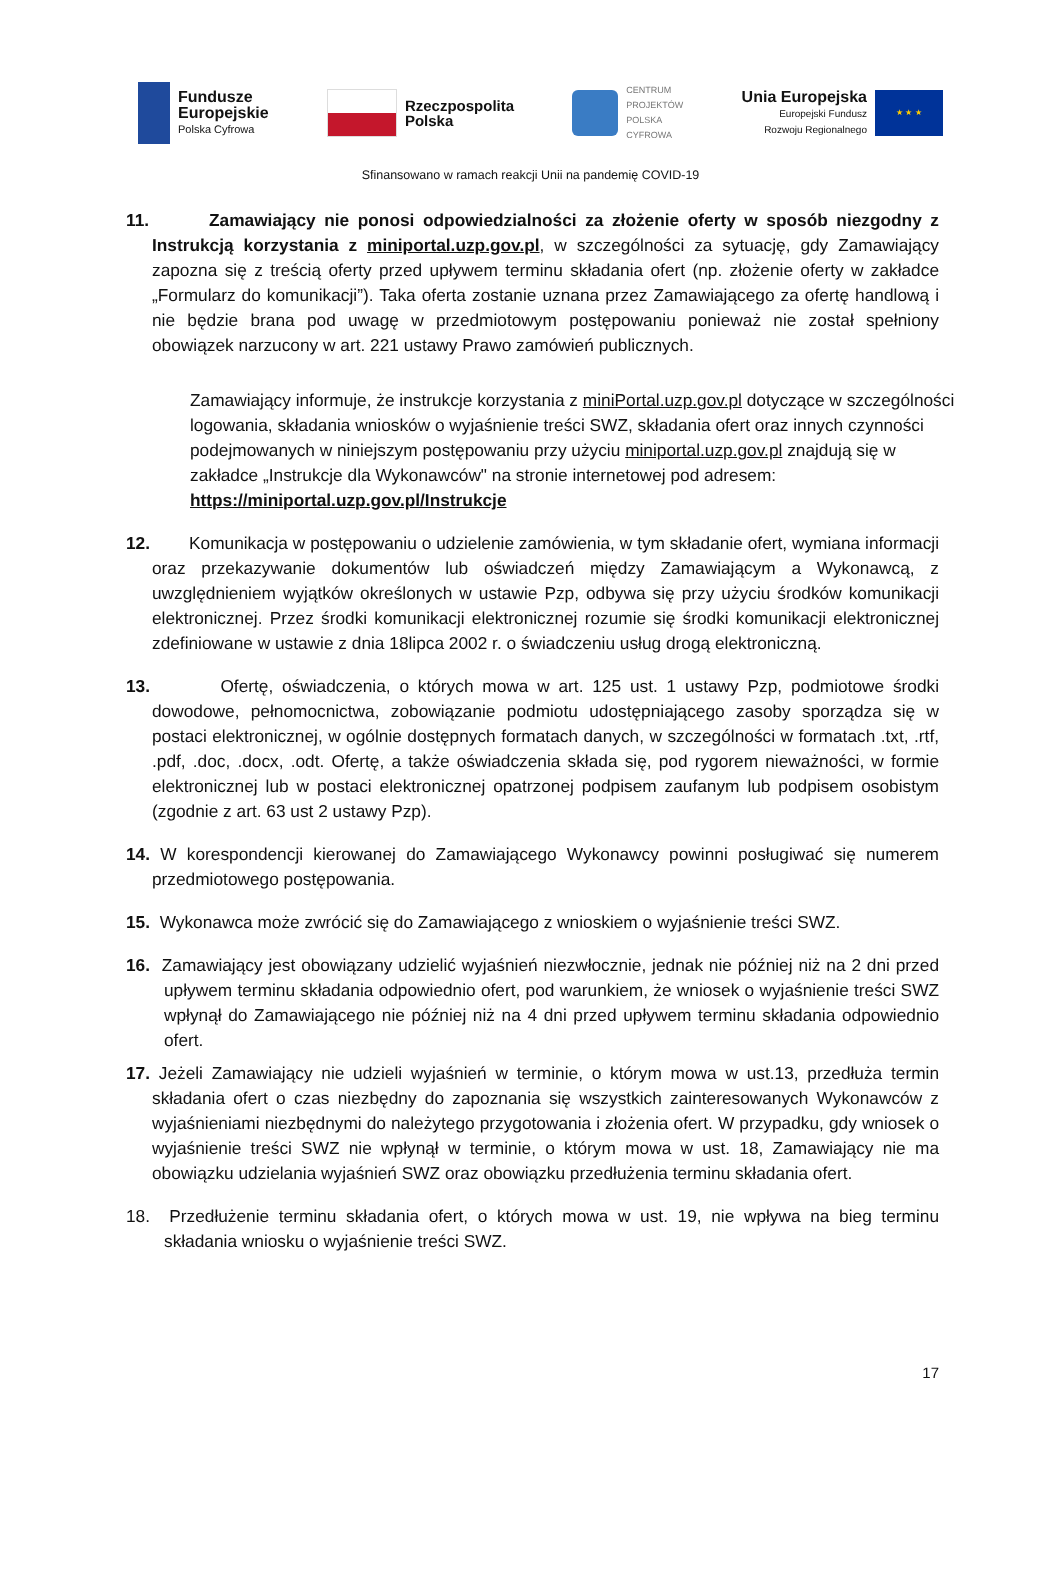Fundusze
Europejskie
Polska Cyfrowa
Rzeczpospolita
Polska
CENTRUM
PROJEKTÓW
POLSKA
CYFROWA
Unia Europejska
Europejski Fundusz
Rozwoju Regionalnego
★ ★ ★
Sfinansowano w ramach reakcji Unii na pandemię COVID-19
11. Zamawiający nie ponosi odpowiedzialności za złożenie oferty w sposób niezgodny z Instrukcją korzystania z miniportal.uzp.gov.pl, w szczególności za sytuację, gdy Zamawiający zapozna się z treścią oferty przed upływem terminu składania ofert (np. złożenie oferty w zakładce „Formularz do komunikacji”). Taka oferta zostanie uznana przez Zamawiającego za ofertę handlową i nie będzie brana pod uwagę w przedmiotowym postępowaniu ponieważ nie został spełniony obowiązek narzucony w art. 221 ustawy Prawo zamówień publicznych.
Zamawiający informuje, że instrukcje korzystania z miniPortal.uzp.gov.pl dotyczące w szczególności logowania, składania wniosków o wyjaśnienie treści SWZ, składania ofert oraz innych czynności podejmowanych w niniejszym postępowaniu przy użyciu miniportal.uzp.gov.pl znajdują się w zakładce „Instrukcje dla Wykonawców" na stronie internetowej pod adresem: https://miniportal.uzp.gov.pl/Instrukcje
12. Komunikacja w postępowaniu o udzielenie zamówienia, w tym składanie ofert, wymiana informacji oraz przekazywanie dokumentów lub oświadczeń między Zamawiającym a Wykonawcą, z uwzględnieniem wyjątków określonych w ustawie Pzp, odbywa się przy użyciu środków komunikacji elektronicznej. Przez środki komunikacji elektronicznej rozumie się środki komunikacji elektronicznej zdefiniowane w ustawie z dnia 18lipca 2002 r. o świadczeniu usług drogą elektroniczną.
13. Ofertę, oświadczenia, o których mowa w art. 125 ust. 1 ustawy Pzp, podmiotowe środki dowodowe, pełnomocnictwa, zobowiązanie podmiotu udostępniającego zasoby sporządza się w postaci elektronicznej, w ogólnie dostępnych formatach danych, w szczególności w formatach .txt, .rtf, .pdf, .doc, .docx, .odt. Ofertę, a także oświadczenia składa się, pod rygorem nieważności, w formie elektronicznej lub w postaci elektronicznej opatrzonej podpisem zaufanym lub podpisem osobistym (zgodnie z art. 63 ust 2 ustawy Pzp).
14. W korespondencji kierowanej do Zamawiającego Wykonawcy powinni posługiwać się numerem przedmiotowego postępowania.
15. Wykonawca może zwrócić się do Zamawiającego z wnioskiem o wyjaśnienie treści SWZ.
16. Zamawiający jest obowiązany udzielić wyjaśnień niezwłocznie, jednak nie później niż na 2 dni przed upływem terminu składania odpowiednio ofert, pod warunkiem, że wniosek o wyjaśnienie treści SWZ wpłynął do Zamawiającego nie później niż na 4 dni przed upływem terminu składania odpowiednio ofert.
17. Jeżeli Zamawiający nie udzieli wyjaśnień w terminie, o którym mowa w ust.13, przedłuża termin składania ofert o czas niezbędny do zapoznania się wszystkich zainteresowanych Wykonawców z wyjaśnieniami niezbędnymi do należytego przygotowania i złożenia ofert. W przypadku, gdy wniosek o wyjaśnienie treści SWZ nie wpłynął w terminie, o którym mowa w ust. 18, Zamawiający nie ma obowiązku udzielania wyjaśnień SWZ oraz obowiązku przedłużenia terminu składania ofert.
18. Przedłużenie terminu składania ofert, o których mowa w ust. 19, nie wpływa na bieg terminu składania wniosku o wyjaśnienie treści SWZ.
17